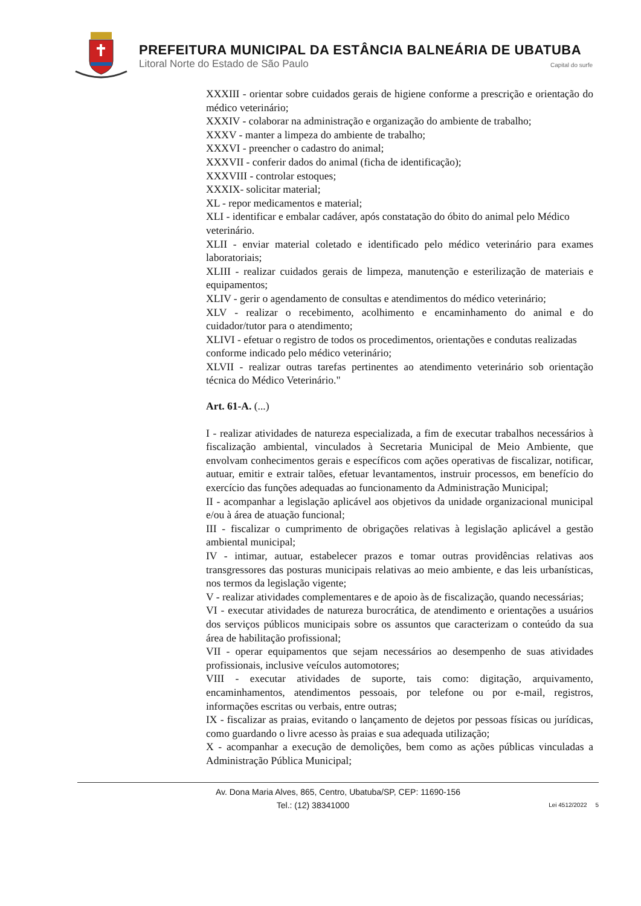PREFEITURA MUNICIPAL DA ESTÂNCIA BALNEÁRIA DE UBATUBA
Litoral Norte do Estado de São Paulo Capital do surfe
XXXIII - orientar sobre cuidados gerais de higiene conforme a prescrição e orientação do médico veterinário;
XXXIV - colaborar na administração e organização do ambiente de trabalho;
XXXV - manter a limpeza do ambiente de trabalho;
XXXVI - preencher o cadastro do animal;
XXXVII - conferir dados do animal (ficha de identificação);
XXXVIII - controlar estoques;
XXXIX- solicitar material;
XL - repor medicamentos e material;
XLI - identificar e embalar cadáver, após constatação do óbito do animal pelo Médico veterinário.
XLII - enviar material coletado e identificado pelo médico veterinário para exames laboratoriais;
XLIII - realizar cuidados gerais de limpeza, manutenção e esterilização de materiais e equipamentos;
XLIV - gerir o agendamento de consultas e atendimentos do médico veterinário;
XLV - realizar o recebimento, acolhimento e encaminhamento do animal e do cuidador/tutor para o atendimento;
XLIVI - efetuar o registro de todos os procedimentos, orientações e condutas realizadas conforme indicado pelo médico veterinário;
XLVII - realizar outras tarefas pertinentes ao atendimento veterinário sob orientação técnica do Médico Veterinário."
Art. 61-A. (...)
I - realizar atividades de natureza especializada, a fim de executar trabalhos necessários à fiscalização ambiental, vinculados à Secretaria Municipal de Meio Ambiente, que envolvam conhecimentos gerais e específicos com ações operativas de fiscalizar, notificar, autuar, emitir e extrair talões, efetuar levantamentos, instruir processos, em benefício do exercício das funções adequadas ao funcionamento da Administração Municipal;
II - acompanhar a legislação aplicável aos objetivos da unidade organizacional municipal e/ou à área de atuação funcional;
III - fiscalizar o cumprimento de obrigações relativas à legislação aplicável a gestão ambiental municipal;
IV - intimar, autuar, estabelecer prazos e tomar outras providências relativas aos transgressores das posturas municipais relativas ao meio ambiente, e das leis urbanísticas, nos termos da legislação vigente;
V - realizar atividades complementares e de apoio às de fiscalização, quando necessárias;
VI - executar atividades de natureza burocrática, de atendimento e orientações a usuários dos serviços públicos municipais sobre os assuntos que caracterizam o conteúdo da sua área de habilitação profissional;
VII - operar equipamentos que sejam necessários ao desempenho de suas atividades profissionais, inclusive veículos automotores;
VIII - executar atividades de suporte, tais como: digitação, arquivamento, encaminhamentos, atendimentos pessoais, por telefone ou por e-mail, registros, informações escritas ou verbais, entre outras;
IX - fiscalizar as praias, evitando o lançamento de dejetos por pessoas físicas ou jurídicas, como guardando o livre acesso às praias e sua adequada utilização;
X - acompanhar a execução de demolições, bem como as ações públicas vinculadas a Administração Pública Municipal;
Av. Dona Maria Alves, 865, Centro, Ubatuba/SP, CEP: 11690-156
Tel.: (12) 38341000 Lei 4512/2022 5